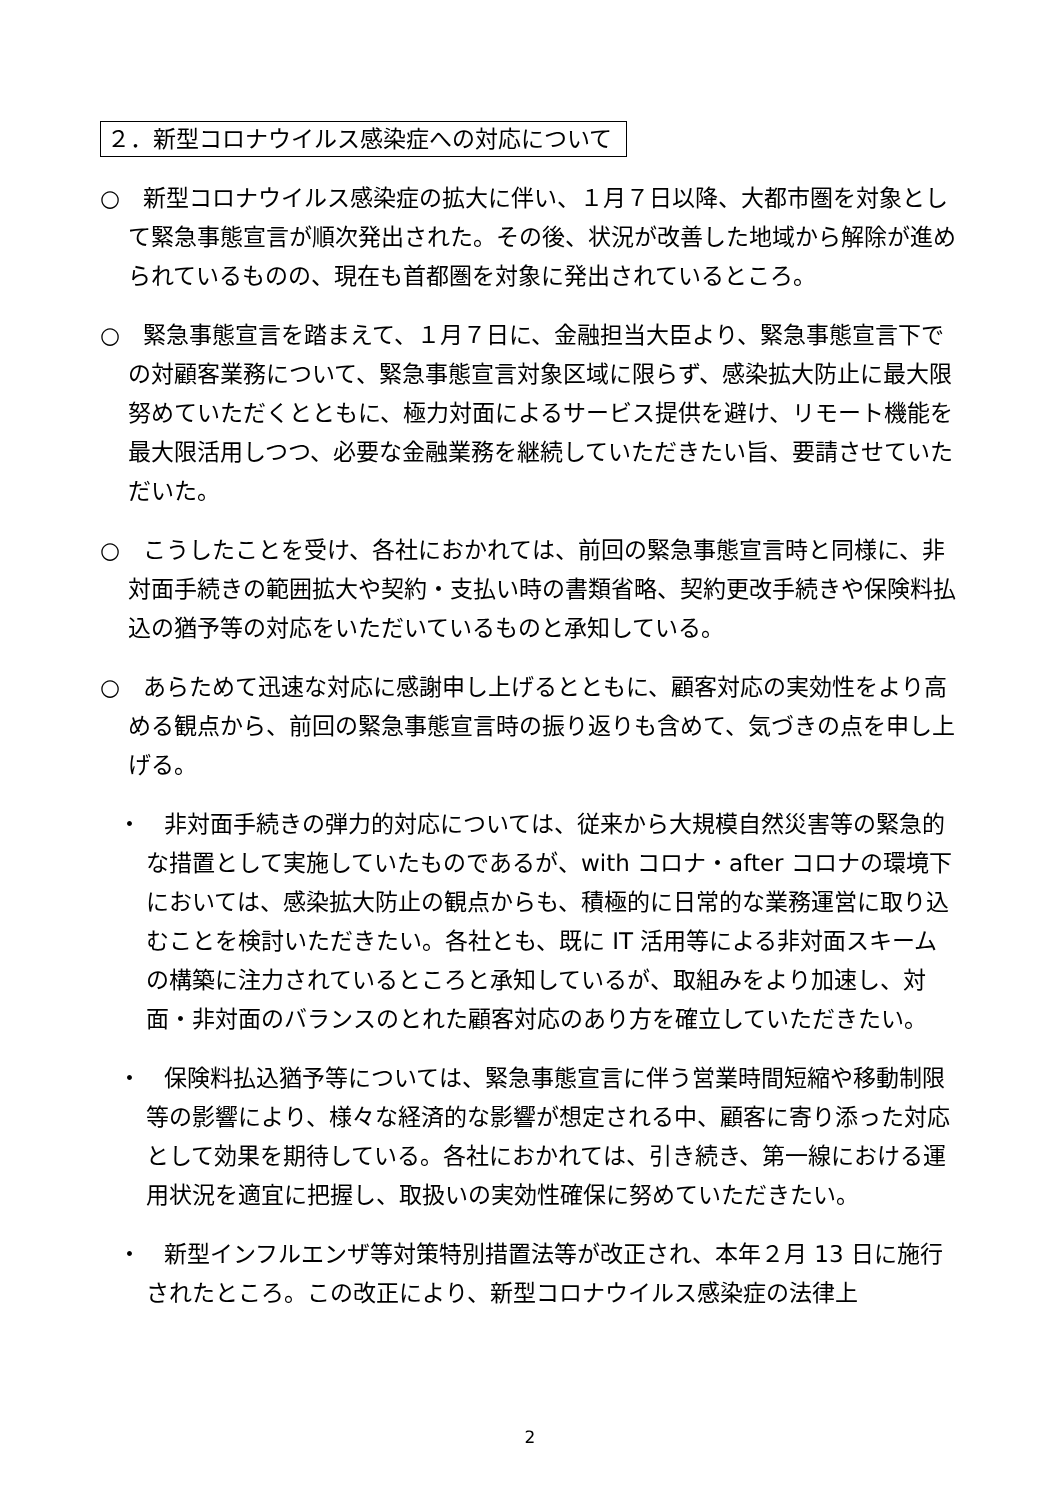２．新型コロナウイルス感染症への対応について
○　新型コロナウイルス感染症の拡大に伴い、１月７日以降、大都市圏を対象として緊急事態宣言が順次発出された。その後、状況が改善した地域から解除が進められているものの、現在も首都圏を対象に発出されているところ。
○　緊急事態宣言を踏まえて、１月７日に、金融担当大臣より、緊急事態宣言下での対顧客業務について、緊急事態宣言対象区域に限らず、感染拡大防止に最大限努めていただくとともに、極力対面によるサービス提供を避け、リモート機能を最大限活用しつつ、必要な金融業務を継続していただきたい旨、要請させていただいた。
○　こうしたことを受け、各社におかれては、前回の緊急事態宣言時と同様に、非対面手続きの範囲拡大や契約・支払い時の書類省略、契約更改手続きや保険料払込の猶予等の対応をいただいているものと承知している。
○　あらためて迅速な対応に感謝申し上げるとともに、顧客対応の実効性をより高める観点から、前回の緊急事態宣言時の振り返りも含めて、気づきの点を申し上げる。
・　非対面手続きの弾力的対応については、従来から大規模自然災害等の緊急的な措置として実施していたものであるが、with コロナ・after コロナの環境下においては、感染拡大防止の観点からも、積極的に日常的な業務運営に取り込むことを検討いただきたい。各社とも、既に IT 活用等による非対面スキームの構築に注力されているところと承知しているが、取組みをより加速し、対面・非対面のバランスのとれた顧客対応のあり方を確立していただきたい。
・　保険料払込猶予等については、緊急事態宣言に伴う営業時間短縮や移動制限等の影響により、様々な経済的な影響が想定される中、顧客に寄り添った対応として効果を期待している。各社におかれては、引き続き、第一線における運用状況を適宜に把握し、取扱いの実効性確保に努めていただきたい。
・　新型インフルエンザ等対策特別措置法等が改正され、本年２月 13 日に施行されたところ。この改正により、新型コロナウイルス感染症の法律上
2